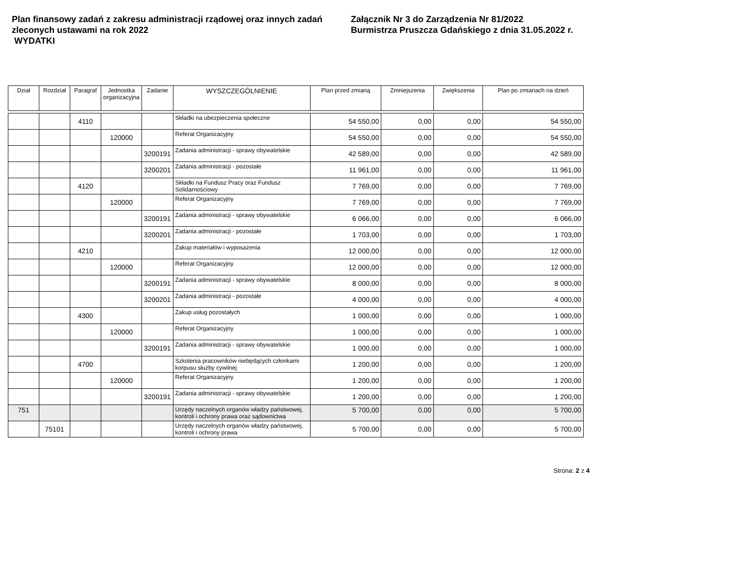Plan finansowy zadań z zakresu administracji rządowej oraz innych zadań zleconych ustawami na rok 2022
WYDATKI
Załącznik Nr 3 do Zarządzenia Nr 81/2022
Burmistrza Pruszcza Gdańskiego z dnia 31.05.2022 r.
| Dział | Rozdział | Paragraf | Jednostka organizacyjna | Zadanie | WYSZCZEGÓLNIENIE | Plan przed zmianą | Zmniejszenia | Zwiększenia | Plan po zmianach na dzień |
| --- | --- | --- | --- | --- | --- | --- | --- | --- | --- |
| | | 4110 | | | Składki na ubezpieczenia społeczne | 54 550,00 | 0,00 | 0,00 | 54 550,00 |
| | | | 120000 | | Referat Organizacyjny | 54 550,00 | 0,00 | 0,00 | 54 550,00 |
| | | | | 3200191 | Zadania administracji - sprawy obywatelskie | 42 589,00 | 0,00 | 0,00 | 42 589,00 |
| | | | | 3200201 | Zadania administracji - pozostałe | 11 961,00 | 0,00 | 0,00 | 11 961,00 |
| | | 4120 | | | Składki na Fundusz Pracy oraz Fundusz Solidarnościowy | 7 769,00 | 0,00 | 0,00 | 7 769,00 |
| | | | 120000 | | Referat Organizacyjny | 7 769,00 | 0,00 | 0,00 | 7 769,00 |
| | | | | 3200191 | Zadania administracji - sprawy obywatelskie | 6 066,00 | 0,00 | 0,00 | 6 066,00 |
| | | | | 3200201 | Zadania administracji - pozostałe | 1 703,00 | 0,00 | 0,00 | 1 703,00 |
| | | 4210 | | | Zakup materiałów i wyposażenia | 12 000,00 | 0,00 | 0,00 | 12 000,00 |
| | | | 120000 | | Referat Organizacyjny | 12 000,00 | 0,00 | 0,00 | 12 000,00 |
| | | | | 3200191 | Zadania administracji - sprawy obywatelskie | 8 000,00 | 0,00 | 0,00 | 8 000,00 |
| | | | | 3200201 | Zadania administracji - pozostałe | 4 000,00 | 0,00 | 0,00 | 4 000,00 |
| | | 4300 | | | Zakup usług pozostałych | 1 000,00 | 0,00 | 0,00 | 1 000,00 |
| | | | 120000 | | Referat Organizacyjny | 1 000,00 | 0,00 | 0,00 | 1 000,00 |
| | | | | 3200191 | Zadania administracji - sprawy obywatelskie | 1 000,00 | 0,00 | 0,00 | 1 000,00 |
| | | 4700 | | | Szkolenia pracowników niebędących członkami korpusu służby cywilnej | 1 200,00 | 0,00 | 0,00 | 1 200,00 |
| | | | 120000 | | Referat Organizacyjny | 1 200,00 | 0,00 | 0,00 | 1 200,00 |
| | | | | 3200191 | Zadania administracji - sprawy obywatelskie | 1 200,00 | 0,00 | 0,00 | 1 200,00 |
| 751 | | | | | Urzędy naczelnych organów władzy państwowej, kontroli i ochrony prawa oraz sądownictwa | 5 700,00 | 0,00 | 0,00 | 5 700,00 |
| | 75101 | | | | Urzędy naczelnych organów władzy państwowej, kontroli i ochrony prawa | 5 700,00 | 0,00 | 0,00 | 5 700,00 |
Strona: 2 z 4